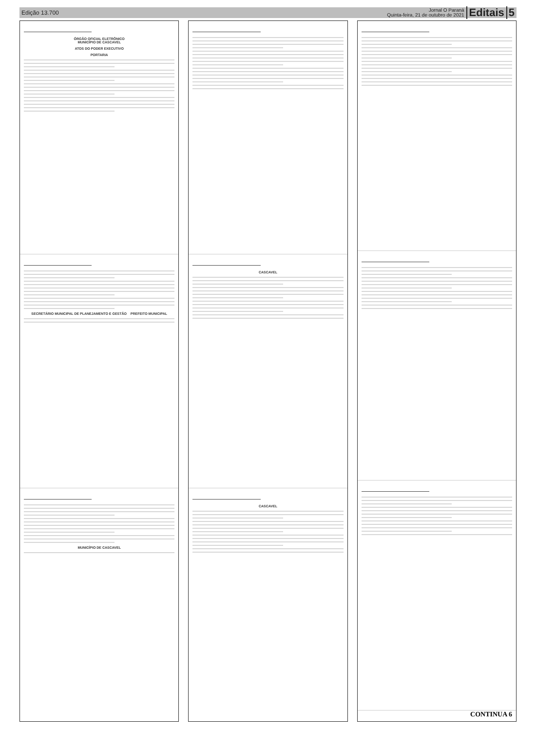Edição 13.700
Jornal O Paraná
Quinta-feira, 21 de outubro de 2021
Editais 5
ÓRGÃO OFICIAL ELETRÔNICO
MUNICÍPIO DE CASCAVEL
ATOS DO PODER EXECUTIVO
PORTARIA
SECRETÁRIO MUNICIPAL DE PLANEJAMENTO E GESTÃO PREFEITO MUNICIPAL
MUNICÍPIO DE CASCAVEL
CASCAVEL
CASCAVEL
CONTINUA 6